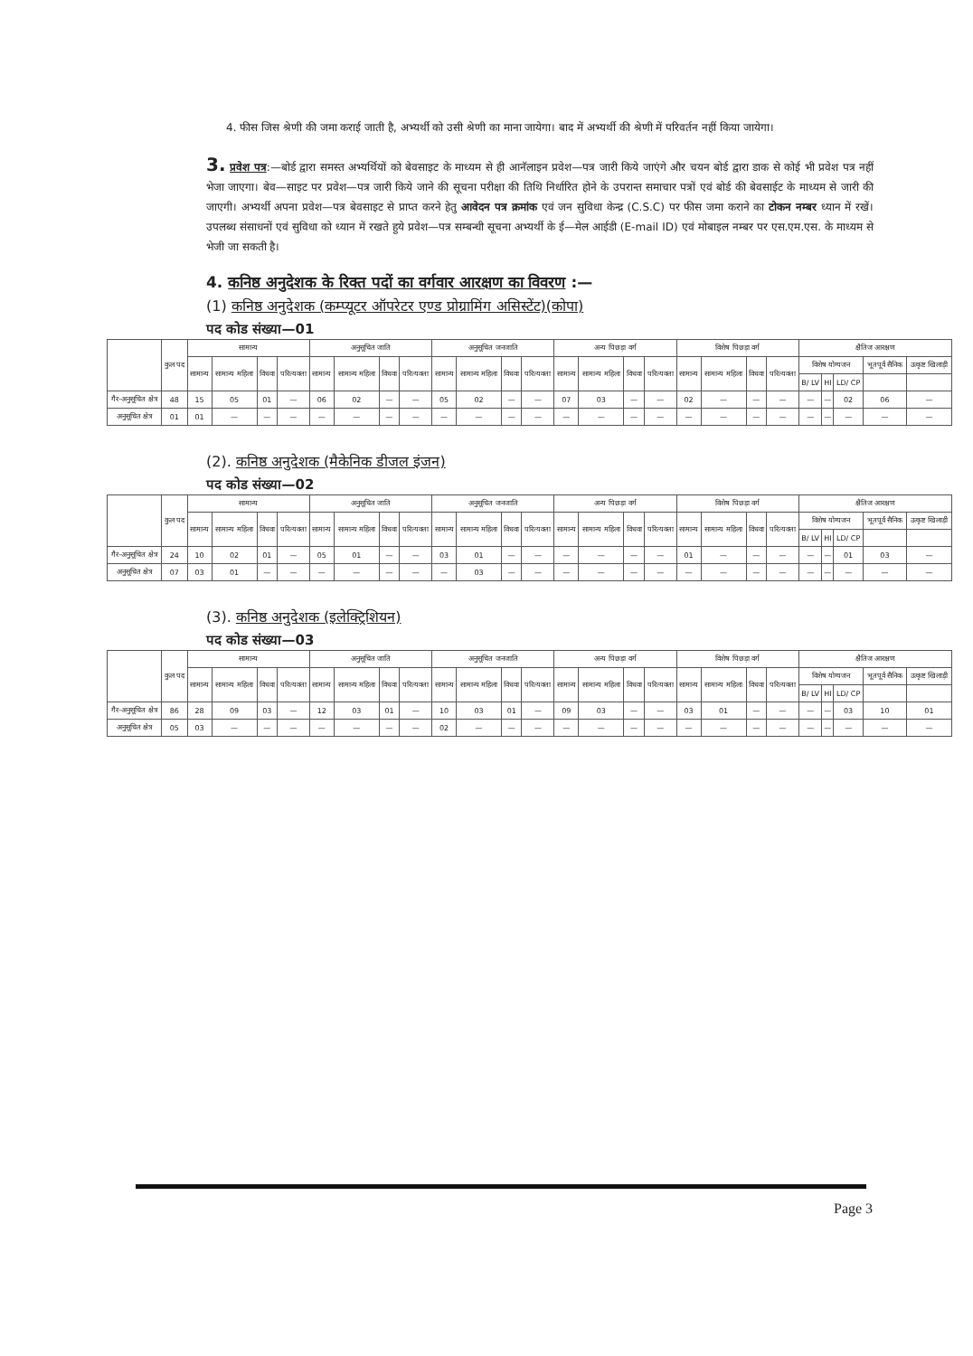4. फीस जिस श्रेणी की जमा कराई जाती है, अभ्यर्थी को उसी श्रेणी का माना जायेगा। बाद में अभ्यर्थी की श्रेणी में परिवर्तन नहीं किया जायेगा।
3. प्रवेश पत्र:—बोर्ड द्वारा समस्त अभ्यर्थियों को बेवसाइट के माध्यम से ही आनॅलाइन प्रवेश—पत्र जारी किये जाएंगे और चयन बोर्ड द्वारा डाक से कोई भी प्रवेश पत्र नहीं भेजा जाएगा। बेव—साइट पर प्रवेश—पत्र जारी किये जाने की सूचना परीक्षा की तिथि निर्धारित होने के उपरान्त समाचार पत्रों एवं बोर्ड की बेवसाईट के माध्यम से जारी की जाएगी। अभ्यर्थी अपना प्रवेश—पत्र बेवसाइट से प्राप्त करने हेतु आवेदन पत्र क्रमांक एवं जन सुविधा केन्द्र (C.S.C) पर फीस जमा कराने का टोकन नम्बर ध्यान में रखें। उपलब्ध संसाधनों एवं सुविधा को ध्यान में रखते हुये प्रवेश—पत्र सम्बन्धी सूचना अभ्यर्थी के ई—मेल आईडी (E-mail ID) एवं मोबाइल नम्बर पर एस.एम.एस. के माध्यम से भेजी जा सकती है।
4. कनिष्ठ अनुदेशक के रिक्त पदों का वर्गवार आरक्षण का विवरण :—
(1) कनिष्ठ अनुदेशक (कम्प्यूटर ऑपरेटर एण्ड प्रोग्रामिंग असिस्टेंट)(कोपा)
पद कोड संख्या—01
| | कुल पद | सामान्य | | | | अनुसूचित जाति | | | | अनुसूचित जनजाति | | | | अन्य पिछड़ा वर्ग | | | | विशेष पिछड़ा वर्ग | | | | क्षैतिज आरक्षण | | | | |
| --- | --- | --- | --- | --- | --- | --- | --- | --- | --- | --- | --- | --- | --- | --- | --- | --- | --- | --- | --- | --- | --- | --- | --- | --- | --- | --- |
| | | सामान्य | सामान्य महिला | विधवा | परित्यक्ता | सामान्य | सामान्य महिला | विधवा | परित्यक्ता | सामान्य | सामान्य महिला | विधवा | परित्यक्ता | सामान्य | सामान्य महिला | विधवा | परित्यक्ता | सामान्य | सामान्य महिला | विधवा | परित्यक्ता | विशेष योग्यजन | | | भूतपूर्व सैनिक | उत्कृष्ट खिलाड़ी |
| | | | | | | | | | | | | | | | | | | | | | | B/ LV | HI | LD/ CP | | |
| गैर-अनुसूचित क्षेत्र | 48 | 15 | 05 | 01 | — | 06 | 02 | — | — | 05 | 02 | — | — | 07 | 03 | — | — | 02 | — | — | — | — | — | 02 | 06 | — |
| अनुसूचित क्षेत्र | 01 | 01 | — | — | — | — | — | — | — | — | — | — | — | — | — | — | — | — | — | — | — | — | — | — | — | — |
(2). कनिष्ठ अनुदेशक (मैकेनिक डीजल इंजन)
पद कोड संख्या—02
| | कुल पद | सामान्य | | | | अनुसूचित जाति | | | | अनुसूचित जनजाति | | | | अन्य पिछड़ा वर्ग | | | | विशेष पिछड़ा वर्ग | | | | क्षैतिज आरक्षण | | | | |
| --- | --- | --- | --- | --- | --- | --- | --- | --- | --- | --- | --- | --- | --- | --- | --- | --- | --- | --- | --- | --- | --- | --- | --- | --- | --- | --- |
| | | सामान्य | सामान्य महिला | विधवा | परित्यक्ता | सामान्य | सामान्य महिला | विधवा | परित्यक्ता | सामान्य | सामान्य महिला | विधवा | परित्यक्ता | सामान्य | सामान्य महिला | विधवा | परित्यक्ता | सामान्य | सामान्य महिला | विधवा | परित्यक्ता | विशेष योग्यजन | | | भूतपूर्व सैनिक | उत्कृष्ट खिलाड़ी |
| | | | | | | | | | | | | | | | | | | | | | | B/ LV | HI | LD/ CP | | |
| गैर-अनुसूचित क्षेत्र | 24 | 10 | 02 | 01 | — | 05 | 01 | — | — | 03 | 01 | — | — | — | — | — | — | 01 | — | — | — | — | — | 01 | 03 | — |
| अनुसूचित क्षेत्र | 07 | 03 | 01 | — | — | — | — | — | — | — | 03 | — | — | — | — | — | — | — | — | — | — | — | — | — | — | — |
(3). कनिष्ठ अनुदेशक (इलेक्ट्रिशियन)
पद कोड संख्या—03
| | कुल पद | सामान्य | | | | अनुसूचित जाति | | | | अनुसूचित जनजाति | | | | अन्य पिछड़ा वर्ग | | | | विशेष पिछड़ा वर्ग | | | | क्षैतिज आरक्षण | | | | |
| --- | --- | --- | --- | --- | --- | --- | --- | --- | --- | --- | --- | --- | --- | --- | --- | --- | --- | --- | --- | --- | --- | --- | --- | --- | --- | --- |
| | | सामान्य | सामान्य महिला | विधवा | परित्यक्ता | सामान्य | सामान्य महिला | विधवा | परित्यक्ता | सामान्य | सामान्य महिला | विधवा | परित्यक्ता | सामान्य | सामान्य महिला | विधवा | परित्यक्ता | सामान्य | सामान्य महिला | विधवा | परित्यक्ता | विशेष योग्यजन | | | भूतपूर्व सैनिक | उत्कृष्ट खिलाड़ी |
| | | | | | | | | | | | | | | | | | | | | | | B/ LV | HI | LD/ CP | | |
| गैर-अनुसूचित क्षेत्र | 86 | 28 | 09 | 03 | — | 12 | 03 | 01 | — | 10 | 03 | 01 | — | 09 | 03 | — | — | 03 | 01 | — | — | — | — | 03 | 10 | 01 |
| अनुसूचित क्षेत्र | 05 | 03 | — | — | — | — | — | — | — | 02 | — | — | — | — | — | — | — | — | — | — | — | — | — | — | — | — |
Page 3